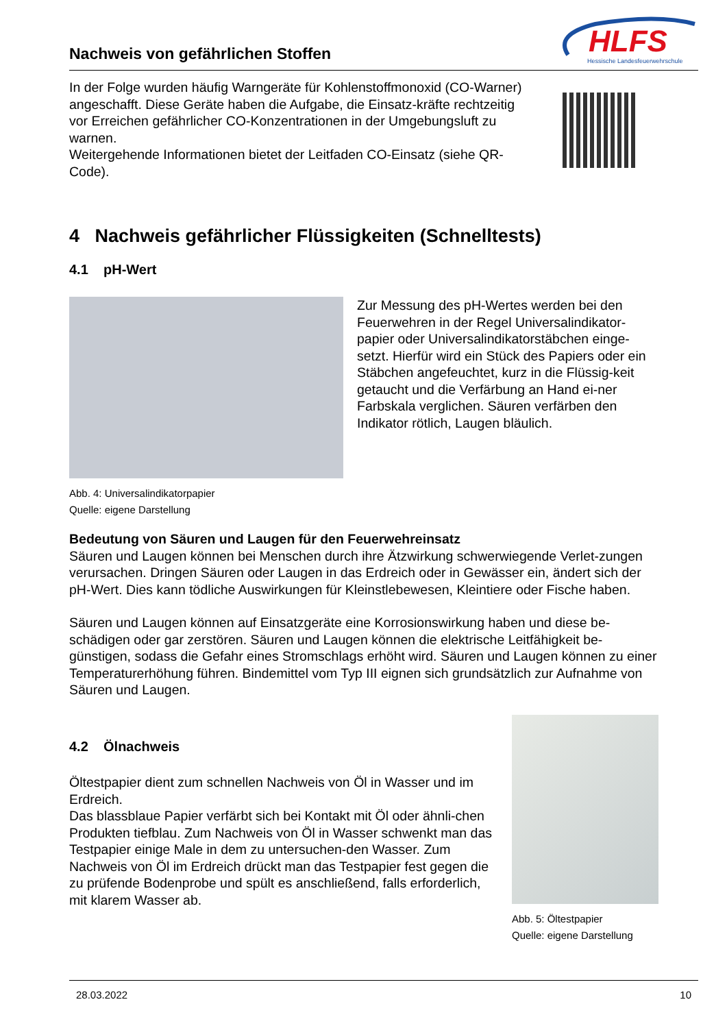Nachweis von gefährlichen Stoffen
HLFS
Hessische Landesfeuerwehrschule
In der Folge wurden häufig Warngeräte für Kohlenstoffmonoxid (CO-Warner) angeschafft. Diese Geräte haben die Aufgabe, die Einsatz-kräfte rechtzeitig vor Erreichen gefährlicher CO-Konzentrationen in der Umgebungsluft zu warnen.
Weitergehende Informationen bietet der Leitfaden CO-Einsatz (siehe QR-Code).
4 Nachweis gefährlicher Flüssigkeiten (Schnelltests)
4.1 pH-Wert
Zur Messung des pH-Wertes werden bei den Feuerwehren in der Regel Universalindikator-papier oder Universalindikatorstäbchen einge-setzt. Hierfür wird ein Stück des Papiers oder ein Stäbchen angefeuchtet, kurz in die Flüssig-keit getaucht und die Verfärbung an Hand ei-ner Farbskala verglichen. Säuren verfärben den Indikator rötlich, Laugen bläulich.
Abb. 4: Universalindikatorpapier
Quelle: eigene Darstellung
Bedeutung von Säuren und Laugen für den Feuerwehreinsatz
Säuren und Laugen können bei Menschen durch ihre Ätzwirkung schwerwiegende Verlet-zungen verursachen. Dringen Säuren oder Laugen in das Erdreich oder in Gewässer ein, ändert sich der pH-Wert. Dies kann tödliche Auswirkungen für Kleinstlebewesen, Kleintiere oder Fische haben.
Säuren und Laugen können auf Einsatzgeräte eine Korrosionswirkung haben und diese be-schädigen oder gar zerstören. Säuren und Laugen können die elektrische Leitfähigkeit be-günstigen, sodass die Gefahr eines Stromschlags erhöht wird. Säuren und Laugen können zu einer Temperaturerhöhung führen. Bindemittel vom Typ III eignen sich grundsätzlich zur Aufnahme von Säuren und Laugen.
4.2 Ölnachweis
Öltestpapier dient zum schnellen Nachweis von Öl in Wasser und im Erdreich.
Das blassblaue Papier verfärbt sich bei Kontakt mit Öl oder ähnli-chen Produkten tiefblau. Zum Nachweis von Öl in Wasser schwenkt man das Testpapier einige Male in dem zu untersuchen-den Wasser. Zum Nachweis von Öl im Erdreich drückt man das Testpapier fest gegen die zu prüfende Bodenprobe und spült es anschließend, falls erforderlich, mit klarem Wasser ab.
Abb. 5: Öltestpapier
Quelle: eigene Darstellung
28.03.2022 10